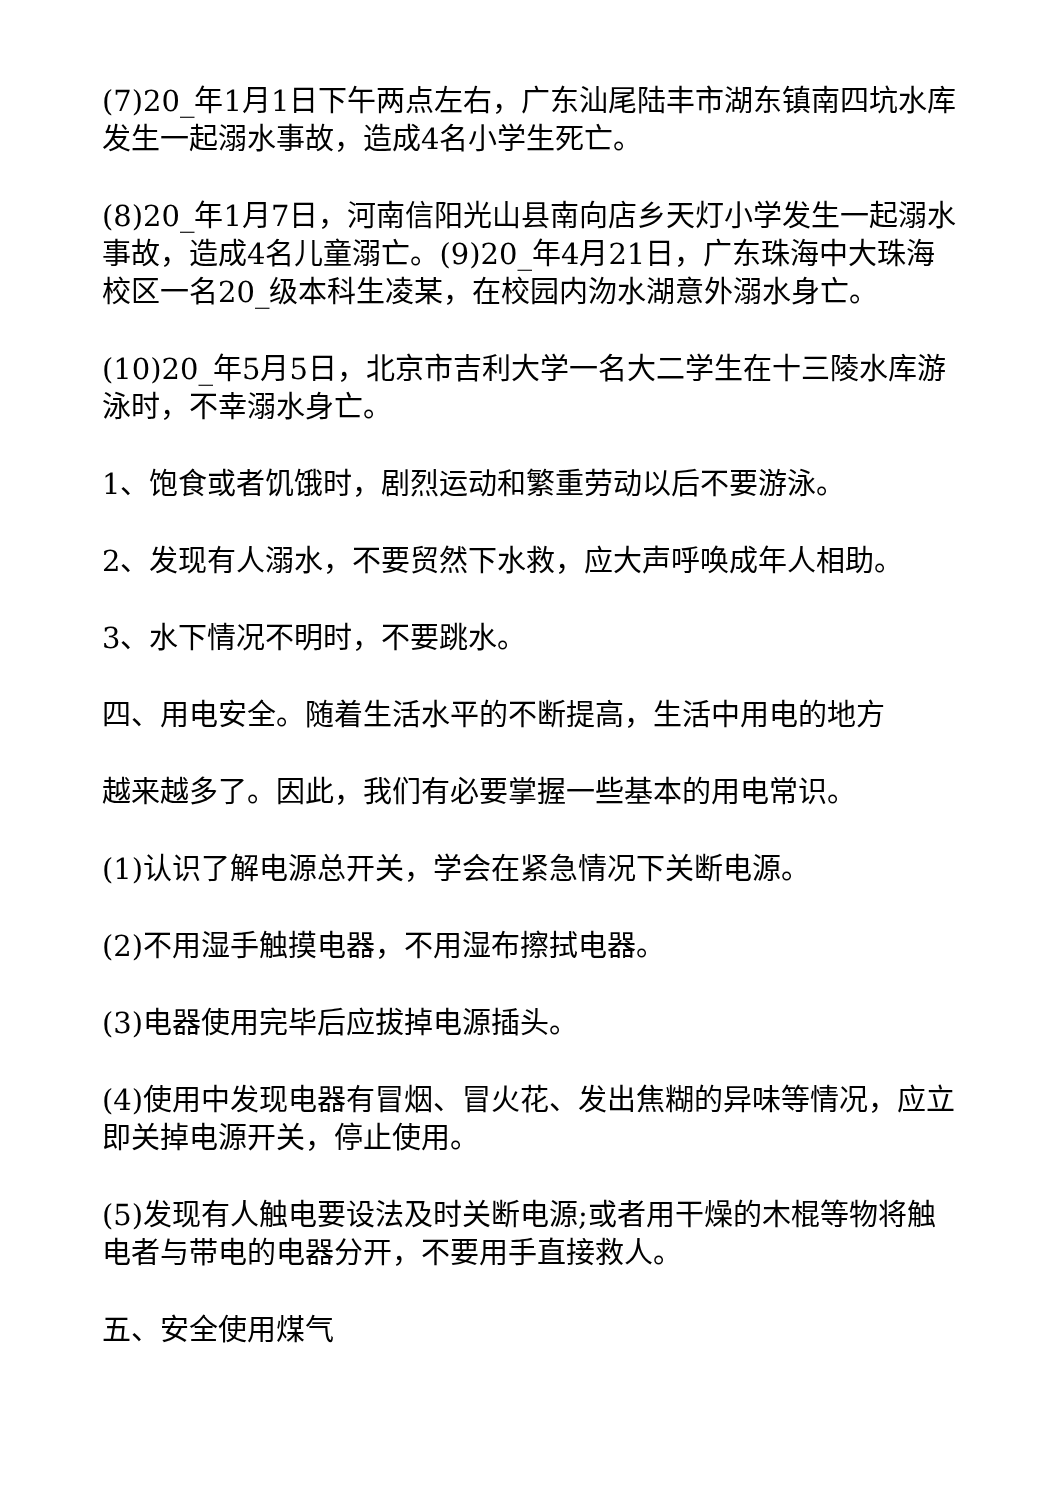(7)20_年1月1日下午两点左右，广东汕尾陆丰市湖东镇南四坑水库发生一起溺水事故，造成4名小学生死亡。
(8)20_年1月7日，河南信阳光山县南向店乡天灯小学发生一起溺水事故，造成4名儿童溺亡。(9)20_年4月21日，广东珠海中大珠海校区一名20_级本科生凌某，在校园内沕水湖意外溺水身亡。
(10)20_年5月5日，北京市吉利大学一名大二学生在十三陵水库游泳时，不幸溺水身亡。
1、饱食或者饥饿时，剧烈运动和繁重劳动以后不要游泳。
2、发现有人溺水，不要贸然下水救，应大声呼唤成年人相助。
3、水下情况不明时，不要跳水。
四、用电安全。随着生活水平的不断提高，生活中用电的地方
越来越多了。因此，我们有必要掌握一些基本的用电常识。
(1)认识了解电源总开关，学会在紧急情况下关断电源。
(2)不用湿手触摸电器，不用湿布擦拭电器。
(3)电器使用完毕后应拔掉电源插头。
(4)使用中发现电器有冒烟、冒火花、发出焦糊的异味等情况，应立即关掉电源开关，停止使用。
(5)发现有人触电要设法及时关断电源;或者用干燥的木棍等物将触电者与带电的电器分开，不要用手直接救人。
五、安全使用煤气